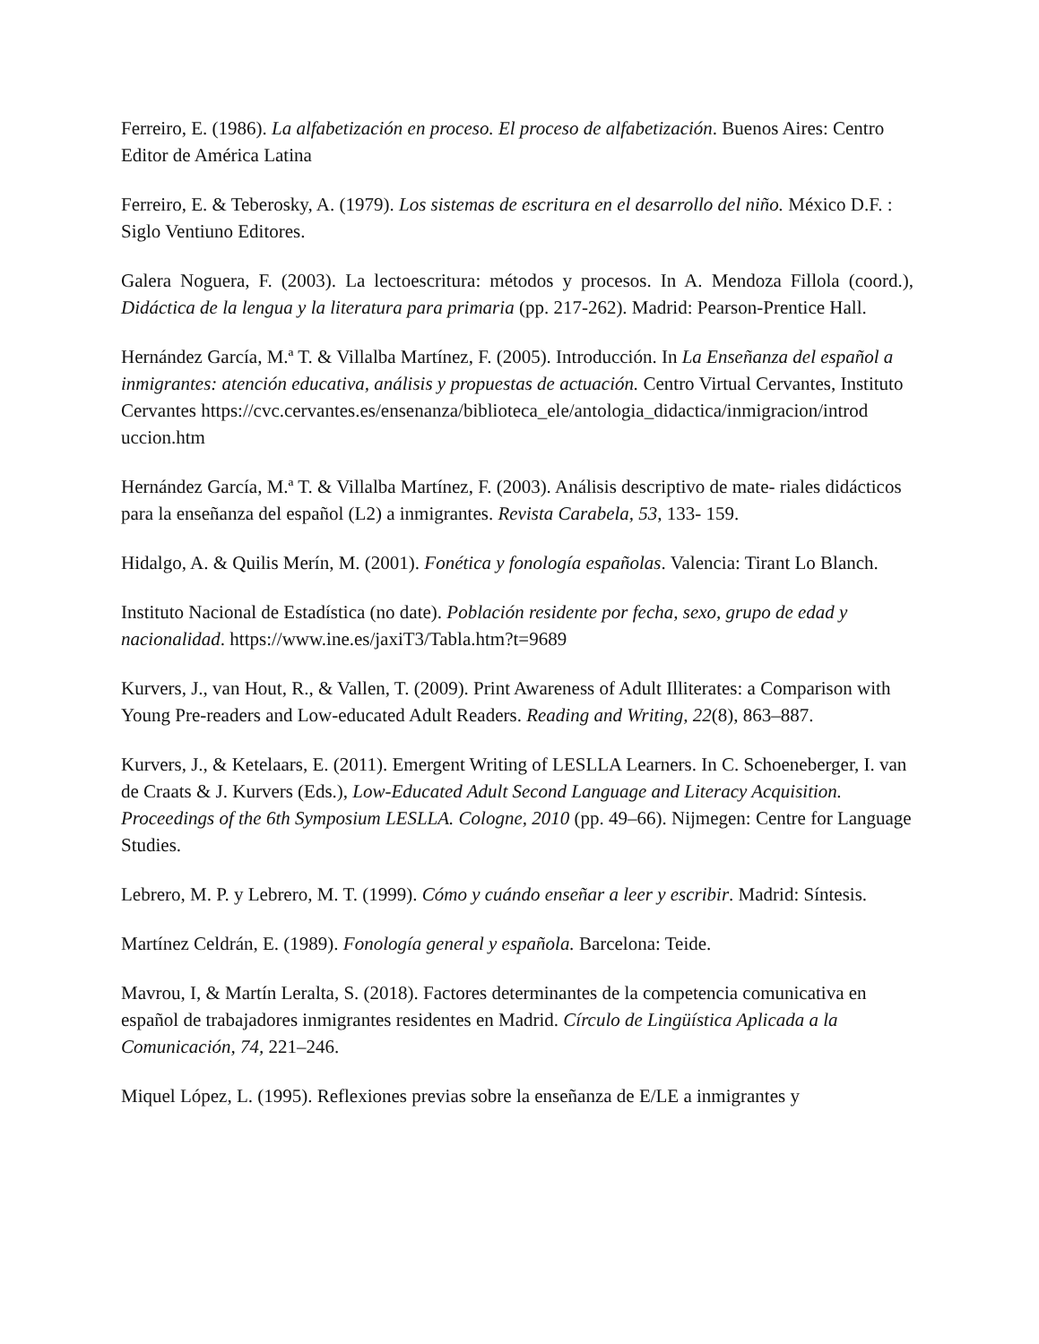Ferreiro, E. (1986). La alfabetización en proceso. El proceso de alfabetización. Buenos Aires: Centro Editor de América Latina
Ferreiro, E. & Teberosky, A. (1979). Los sistemas de escritura en el desarrollo del niño. México D.F. : Siglo Ventiuno Editores.
Galera Noguera, F. (2003). La lectoescritura: métodos y procesos. In A. Mendoza Fillola (coord.), Didáctica de la lengua y la literatura para primaria (pp. 217-262). Madrid: Pearson-Prentice Hall.
Hernández García, M.ª T. & Villalba Martínez, F. (2005). Introducción. In La Enseñanza del español a inmigrantes: atención educativa, análisis y propuestas de actuación. Centro Virtual Cervantes, Instituto Cervantes https://cvc.cervantes.es/ensenanza/biblioteca_ele/antologia_didactica/inmigracion/introd uccion.htm
Hernández García, M.ª T. & Villalba Martínez, F. (2003). Análisis descriptivo de mate- riales didácticos para la enseñanza del español (L2) a inmigrantes. Revista Carabela, 53, 133- 159.
Hidalgo, A. & Quilis Merín, M. (2001). Fonética y fonología españolas. Valencia: Tirant Lo Blanch.
Instituto Nacional de Estadística (no date). Población residente por fecha, sexo, grupo de edad y nacionalidad. https://www.ine.es/jaxiT3/Tabla.htm?t=9689
Kurvers, J., van Hout, R., & Vallen, T. (2009). Print Awareness of Adult Illiterates: a Comparison with Young Pre-readers and Low-educated Adult Readers. Reading and Writing, 22(8), 863–887.
Kurvers, J., & Ketelaars, E. (2011). Emergent Writing of LESLLA Learners. In C. Schoeneberger, I. van de Craats & J. Kurvers (Eds.), Low-Educated Adult Second Language and Literacy Acquisition. Proceedings of the 6th Symposium LESLLA. Cologne, 2010 (pp. 49–66). Nijmegen: Centre for Language Studies.
Lebrero, M. P. y Lebrero, M. T. (1999). Cómo y cuándo enseñar a leer y escribir. Madrid: Síntesis.
Martínez Celdrán, E. (1989). Fonología general y española. Barcelona: Teide.
Mavrou, I, & Martín Leralta, S. (2018). Factores determinantes de la competencia comunicativa en español de trabajadores inmigrantes residentes en Madrid. Círculo de Lingüística Aplicada a la Comunicación, 74, 221–246.
Miquel López, L. (1995). Reflexiones previas sobre la enseñanza de E/LE a inmigrantes y